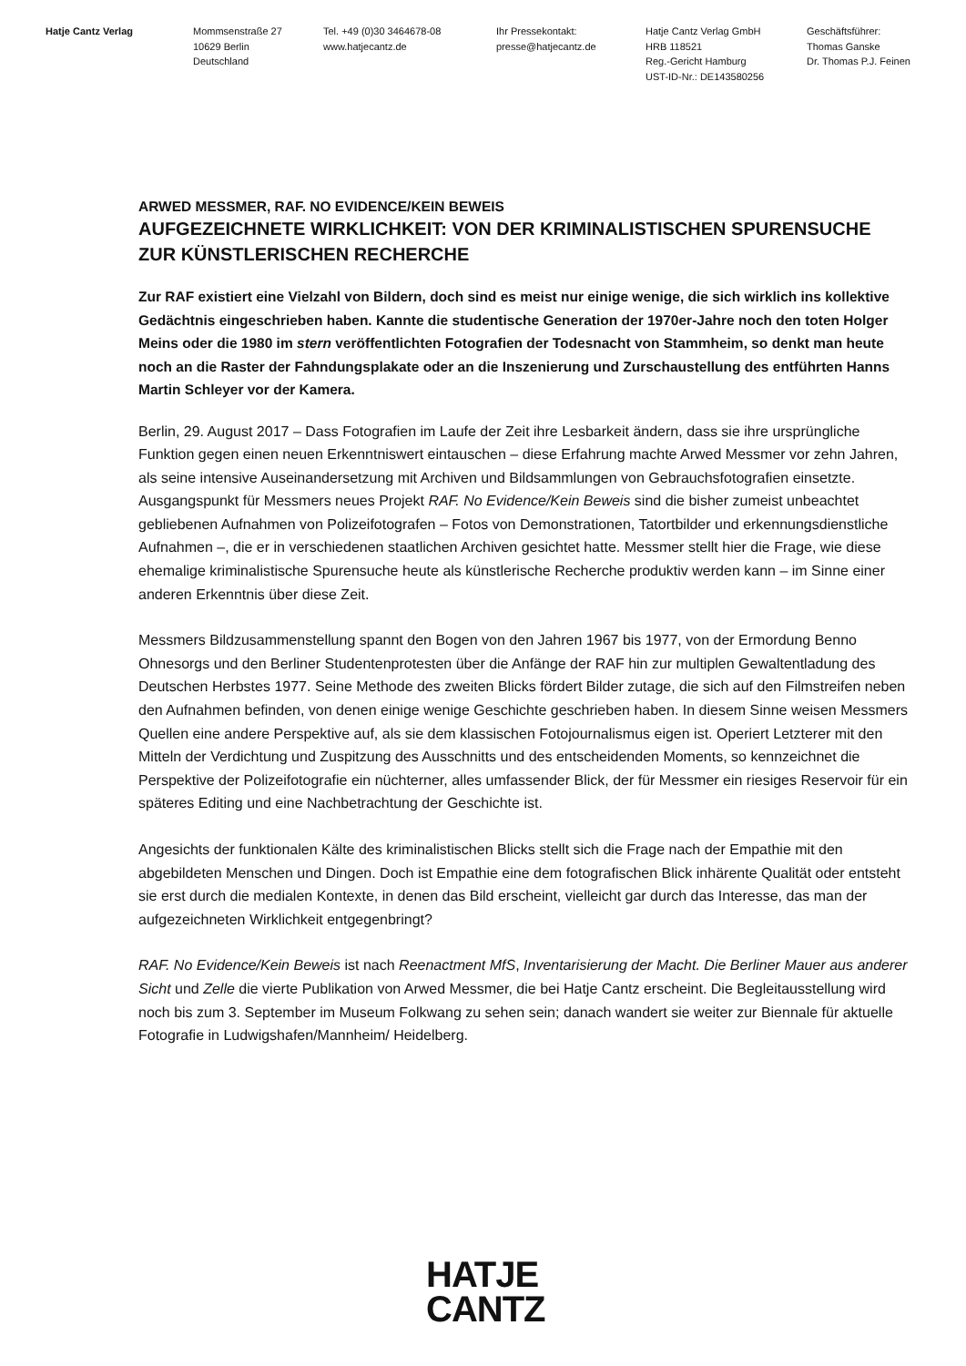Hatje Cantz Verlag Mommsenstraße 27
10629 Berlin
Deutschland
Tel. +49 (0)30 3464678-08
www.hatjecantz.de
Ihr Pressekontakt:
presse@hatjecantz.de
Hatje Cantz Verlag GmbH
HRB 118521
Reg.-Gericht Hamburg
UST-ID-Nr.: DE143580256
Geschäftsführer:
Thomas Ganske
Dr. Thomas P.J. Feinen
ARWED MESSMER, RAF. NO EVIDENCE/KEIN BEWEIS
AUFGEZEICHNETE WIRKLICHKEIT: VON DER KRIMINALISTISCHEN SPURENSUCHE ZUR KÜNSTLERISCHEN RECHERCHE
Zur RAF existiert eine Vielzahl von Bildern, doch sind es meist nur einige wenige, die sich wirklich ins kollektive Gedächtnis eingeschrieben haben. Kannte die studentische Generation der 1970er-Jahre noch den toten Holger Meins oder die 1980 im stern veröffentlichten Fotografien der Todesnacht von Stammheim, so denkt man heute noch an die Raster der Fahndungsplakate oder an die Inszenierung und Zurschaustellung des entführten Hanns Martin Schleyer vor der Kamera.
Berlin, 29. August 2017 – Dass Fotografien im Laufe der Zeit ihre Lesbarkeit ändern, dass sie ihre ursprüngliche Funktion gegen einen neuen Erkenntniswert eintauschen – diese Erfahrung machte Arwed Messmer vor zehn Jahren, als seine intensive Auseinandersetzung mit Archiven und Bildsammlungen von Gebrauchsfotografien einsetzte. Ausgangspunkt für Messmers neues Projekt RAF. No Evidence/Kein Beweis sind die bisher zumeist unbeachtet gebliebenen Aufnahmen von Polizeifotografen – Fotos von Demonstrationen, Tatortbilder und erkennungsdienstliche Aufnahmen –, die er in verschiedenen staatlichen Archiven gesichtet hatte. Messmer stellt hier die Frage, wie diese ehemalige kriminalistische Spurensuche heute als künstlerische Recherche produktiv werden kann – im Sinne einer anderen Erkenntnis über diese Zeit.
Messmers Bildzusammenstellung spannt den Bogen von den Jahren 1967 bis 1977, von der Ermordung Benno Ohnesorgs und den Berliner Studentenprotesten über die Anfänge der RAF hin zur multiplen Gewaltentladung des Deutschen Herbstes 1977. Seine Methode des zweiten Blicks fördert Bilder zutage, die sich auf den Filmstreifen neben den Aufnahmen befinden, von denen einige wenige Geschichte geschrieben haben. In diesem Sinne weisen Messmers Quellen eine andere Perspektive auf, als sie dem klassischen Fotojournalismus eigen ist. Operiert Letzterer mit den Mitteln der Verdichtung und Zuspitzung des Ausschnitts und des entscheidenden Moments, so kennzeichnet die Perspektive der Polizeifotografie ein nüchterner, alles umfassender Blick, der für Messmer ein riesiges Reservoir für ein späteres Editing und eine Nachbetrachtung der Geschichte ist.
Angesichts der funktionalen Kälte des kriminalistischen Blicks stellt sich die Frage nach der Empathie mit den abgebildeten Menschen und Dingen. Doch ist Empathie eine dem fotografischen Blick inhärente Qualität oder entsteht sie erst durch die medialen Kontexte, in denen das Bild erscheint, vielleicht gar durch das Interesse, das man der aufgezeichneten Wirklichkeit entgegenbringt?
RAF. No Evidence/Kein Beweis ist nach Reenactment MfS, Inventarisierung der Macht. Die Berliner Mauer aus anderer Sicht und Zelle die vierte Publikation von Arwed Messmer, die bei Hatje Cantz erscheint. Die Begleitausstellung wird noch bis zum 3. September im Museum Folkwang zu sehen sein; danach wandert sie weiter zur Biennale für aktuelle Fotografie in Ludwigshafen/Mannheim/ Heidelberg.
HATJE
CANTZ